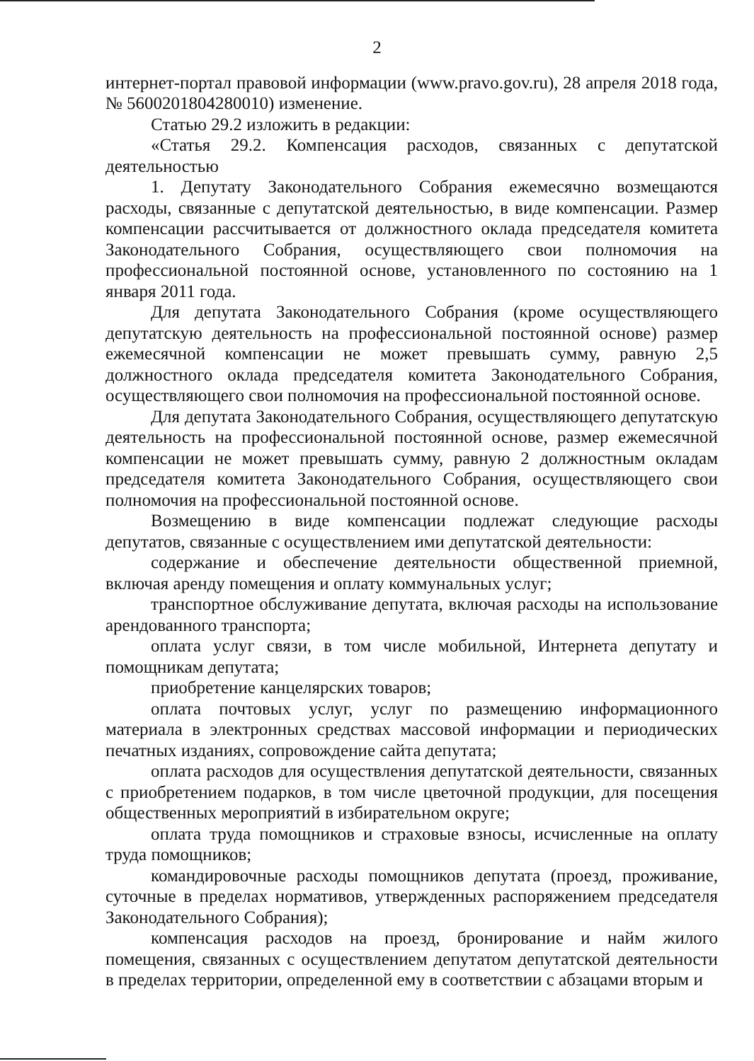2
интернет-портал правовой информации (www.pravo.gov.ru), 28 апреля 2018 года, № 5600201804280010) изменение.
Статью 29.2 изложить в редакции:
«Статья 29.2. Компенсация расходов, связанных с депутатской деятельностью
1. Депутату Законодательного Собрания ежемесячно возмещаются расходы, связанные с депутатской деятельностью, в виде компенсации. Размер компенсации рассчитывается от должностного оклада председателя комитета Законодательного Собрания, осуществляющего свои полномочия на профессиональной постоянной основе, установленного по состоянию на 1 января 2011 года.
Для депутата Законодательного Собрания (кроме осуществляющего депутатскую деятельность на профессиональной постоянной основе) размер ежемесячной компенсации не может превышать сумму, равную 2,5 должностного оклада председателя комитета Законодательного Собрания, осуществляющего свои полномочия на профессиональной постоянной основе.
Для депутата Законодательного Собрания, осуществляющего депутатскую деятельность на профессиональной постоянной основе, размер ежемесячной компенсации не может превышать сумму, равную 2 должностным окладам председателя комитета Законодательного Собрания, осуществляющего свои полномочия на профессиональной постоянной основе.
Возмещению в виде компенсации подлежат следующие расходы депутатов, связанные с осуществлением ими депутатской деятельности:
содержание и обеспечение деятельности общественной приемной, включая аренду помещения и оплату коммунальных услуг;
транспортное обслуживание депутата, включая расходы на использование арендованного транспорта;
оплата услуг связи, в том числе мобильной, Интернета депутату и помощникам депутата;
приобретение канцелярских товаров;
оплата почтовых услуг, услуг по размещению информационного материала в электронных средствах массовой информации и периодических печатных изданиях, сопровождение сайта депутата;
оплата расходов для осуществления депутатской деятельности, связанных с приобретением подарков, в том числе цветочной продукции, для посещения общественных мероприятий в избирательном округе;
оплата труда помощников и страховые взносы, исчисленные на оплату труда помощников;
командировочные расходы помощников депутата (проезд, проживание, суточные в пределах нормативов, утвержденных распоряжением председателя Законодательного Собрания);
компенсация расходов на проезд, бронирование и найм жилого помещения, связанных с осуществлением депутатом депутатской деятельности в пределах территории, определенной ему в соответствии с абзацами вторым и